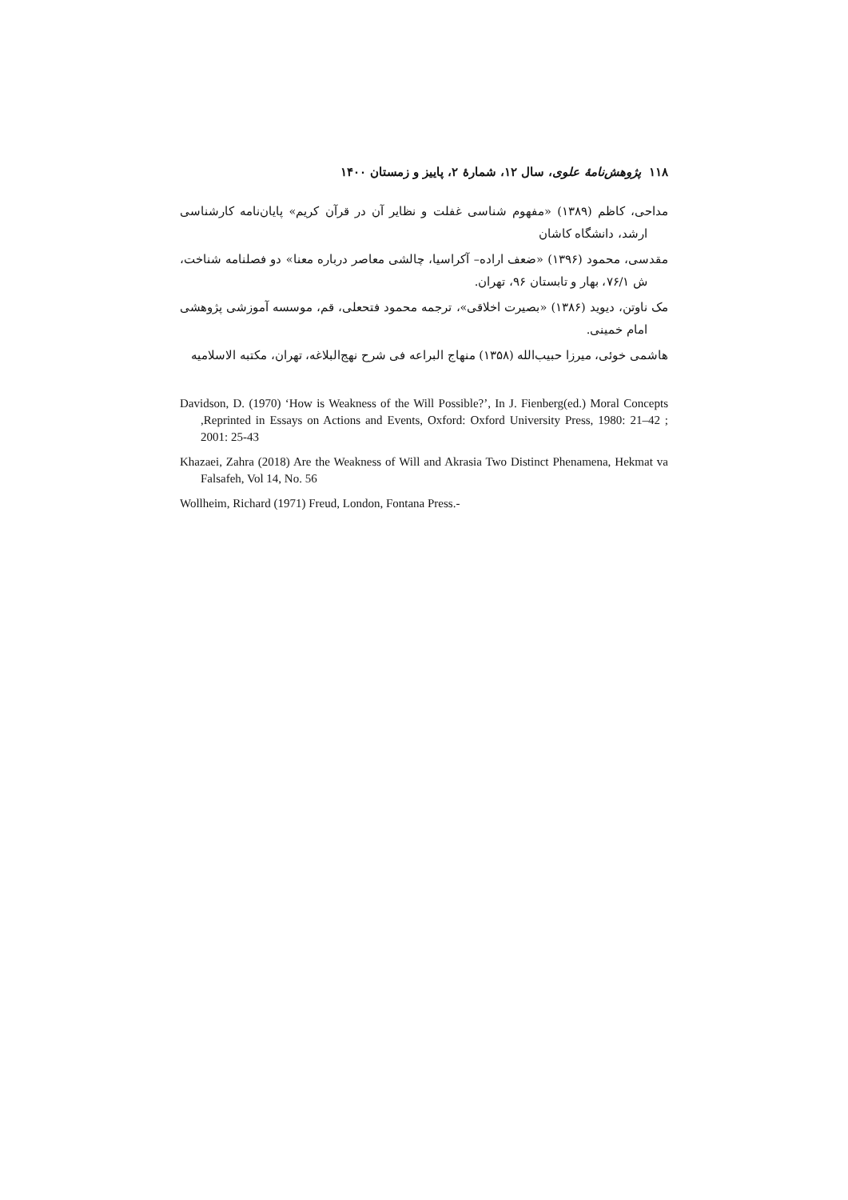۱۱۸ پژوهش‌نامهٔ علوی، سال ۱۲، شمارهٔ ۲، پاییز و زمستان ۱۴۰۰
مداحی، کاظم (۱۳۸۹) «مفهوم شناسی غفلت و نظایر آن در قرآن کریم» پایان‌نامه کارشناسی ارشد، دانشگاه کاشان
مقدسی، محمود (۱۳۹۶) «ضعف اراده– آکراسیا، چالشی معاصر درباره معنا» دو فصلنامه شناخت، ش ۷۶/۱، بهار و تابستان ۹۶، تهران.
مک ناوتن، دیوید (۱۳۸۶) «بصیرت اخلاقی»، ترجمه محمود فتحعلی، قم، موسسه آموزشی پژوهشی امام خمینی.
هاشمی خوئی، میرزا حبیب‌الله (۱۳۵۸) منهاج البراعه فی شرح نهج‌البلاغه، تهران، مکتبه الاسلامیه
Davidson, D. (1970) ‘How is Weakness of the Will Possible?’, In J. Fienberg(ed.) Moral Concepts ,Reprinted in Essays on Actions and Events, Oxford: Oxford University Press, 1980: 21–42 ; 2001: 25-43
Khazaei, Zahra (2018) Are the Weakness of Will and Akrasia Two Distinct Phenamena, Hekmat va Falsafeh, Vol 14, No. 56
Wollheim, Richard (1971) Freud, London, Fontana Press.-